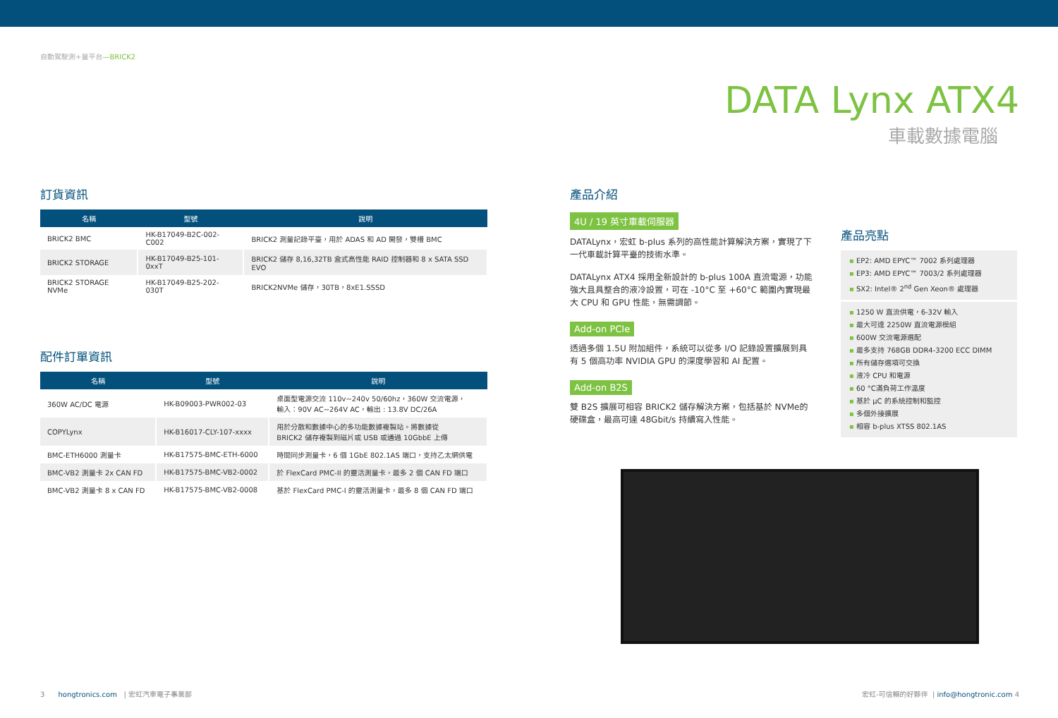自動駕駛測+量平台—BRICK2
DATA Lynx ATX4
車載數據電腦
訂貨資訊
| 名稱 | 型號 | 說明 |
| --- | --- | --- |
| BRICK2 BMC | HK-B17049-B2C-002-C002 | BRICK2 測量記錄平臺，用於 ADAS 和 AD 開發，雙槽 BMC |
| BRICK2 STORAGE | HK-B17049-B25-101-0xxT | BRICK2 儲存 8,16,32TB 盒式高性能 RAID 控制器和 8 x SATA SSD EVO |
| BRICK2 STORAGE NVMe | HK-B17049-B25-202-030T | BRICK2NVMe 儲存，30TB，8xE1.SSSD |
配件訂單資訊
| 名稱 | 型號 | 說明 |
| --- | --- | --- |
| 360W AC/DC 電源 | HK-B09003-PWR002-03 | 桌面型電源交流 110v~240v 50/60hz，360W 交流電源， 輸入：90V AC~264V AC，輸出 : 13.8V DC/26A |
| COPYLynx | HK-B16017-CLY-107-xxxx | 用於分散和數據中心的多功能數據複製站。將數據從 BRICK2 儲存複製到磁片或 USB 或通過 10GbbE 上傳 |
| BMC-ETH6000 測量卡 | HK-B17575-BMC-ETH-6000 | 時間同步測量卡，6 個 1GbE 802.1AS 端口，支持乙太網供電 |
| BMC-VB2 測量卡 2x CAN FD | HK-B17575-BMC-VB2-0002 | 於 FlexCard PMC-II 的靈活測量卡，最多 2 個 CAN FD 端口 |
| BMC-VB2 測量卡 8 x CAN FD | HK-B17575-BMC-VB2-0008 | 基於 FlexCard PMC-I 的靈活測量卡，最多 8 個 CAN FD 端口 |
產品介紹
4U / 19 英寸車載伺服器
DATALynx，宏虹 b-plus 系列的高性能計算解決方案，實現了下一代車載計算平臺的技術水準。
DATALynx ATX4 採用全新設計的 b-plus 100A 直流電源，功能強大且具整合的液冷設置，可在 -10°C 至 +60°C 範圍內實現最大 CPU 和 GPU 性能，無需調節。
Add-on PCIe
透過多個 1.5U 附加組件，系統可以從多 I/O 記錄設置擴展到具有 5 個高功率 NVIDIA GPU 的深度學習和 AI 配置。
Add-on B2S
雙 B2S 擴展可相容 BRICK2 儲存解決方案，包括基於 NVMe的硬碟盒，最高可達 48Gbit/s 持續寫入性能。
產品亮點
▪ EP2: AMD EPYC™ 7002 系列處理器
▪ EP3: AMD EPYC™ 7003/2 系列處理器
▪ SX2: Intel® 2<sup>nd</sup> Gen Xeon® 處理器
▪ 1250 W 直流供電，6-32V 輸入
▪ 最大可達 2250W 直流電源模組
▪ 600W 交流電源選配
▪ 最多支持 768GB DDR4-3200 ECC DIMM
▪ 所有儲存選項可交換
▪ 液冷 CPU 和電源
▪ 60 °C滿負荷工作溫度
▪ 基於 µC 的系統控制和監控
▪ 多個外接擴展
▪ 相容 b-plus XTSS 802.1AS
3 hongtronics.com | 宏虹汽車電子事業部
宏虹-可信賴的好夥伴 | info@hongtronic.com 4